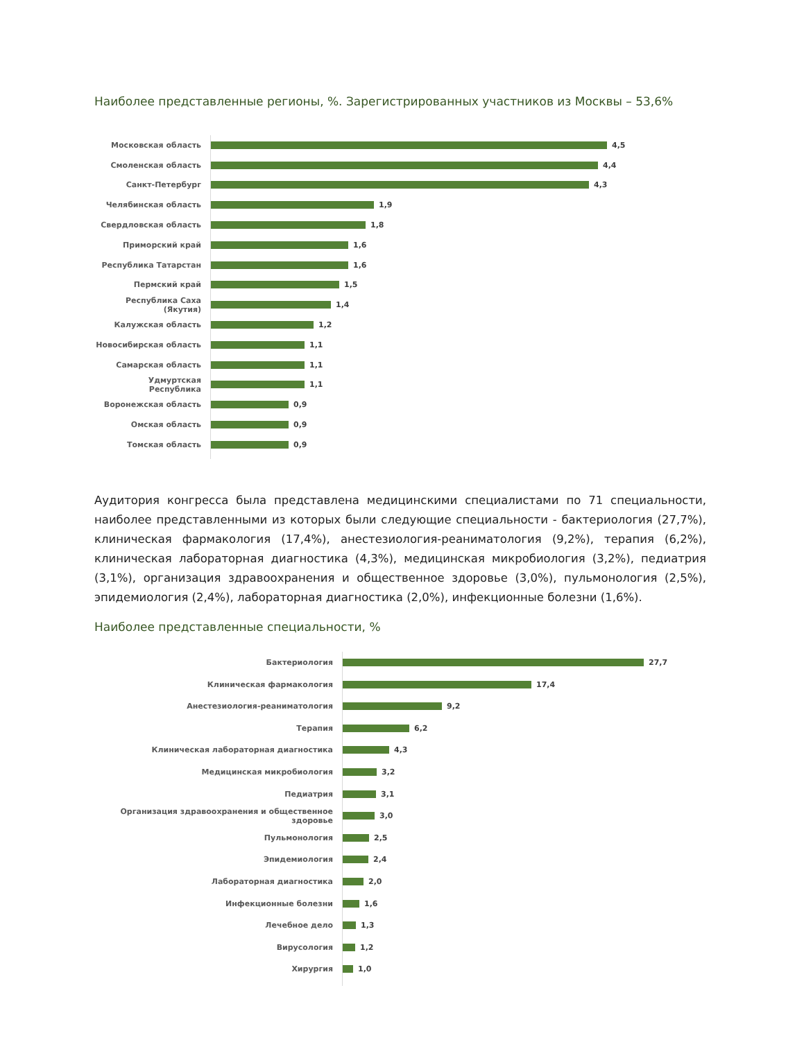Наиболее представленные регионы, %. Зарегистрированных участников из Москвы – 53,6%
Московская область 4,5
Смоленская область 4,4
Санкт-Петербург 4,3
Челябинская область 1,9
Свердловская область 1,8
Приморский край 1,6
Республика Татарстан 1,6
Пермский край 1,5
Республика Саха (Якутия) 1,4
Калужская область 1,2
Новосибирская область 1,1
Самарская область 1,1
Удмуртская Республика 1,1
Воронежская область 0,9
Омская область 0,9
Томская область 0,9
Аудитория конгресса была представлена медицинскими специалистами по 71 специальности, наиболее представленными из которых были следующие специальности - бактериология (27,7%), клиническая фармакология (17,4%), анестезиология-реаниматология (9,2%), терапия (6,2%), клиническая лабораторная диагностика (4,3%), медицинская микробиология (3,2%), педиатрия (3,1%), организация здравоохранения и общественное здоровье (3,0%), пульмонология (2,5%), эпидемиология (2,4%), лабораторная диагностика (2,0%), инфекционные болезни (1,6%).
Наиболее представленные специальности, %
Бактериология 27,7
Клиническая фармакология 17,4
Анестезиология-реаниматология 9,2
Терапия 6,2
Клиническая лабораторная диагностика 4,3
Медицинская микробиология 3,2
Педиатрия 3,1
Организация здравоохранения и общественное здоровье 3,0
Пульмонология 2,5
Эпидемиология 2,4
Лабораторная диагностика 2,0
Инфекционные болезни 1,6
Лечебное дело 1,3
Вирусология 1,2
Хирургия 1,0